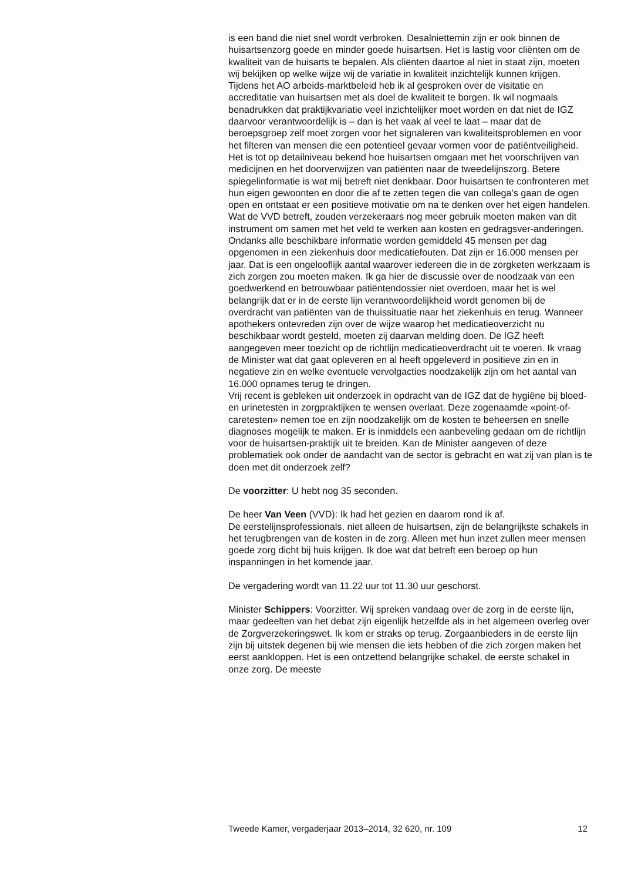is een band die niet snel wordt verbroken. Desalniettemin zijn er ook binnen de huisartsenzorg goede en minder goede huisartsen. Het is lastig voor cliënten om de kwaliteit van de huisarts te bepalen. Als cliënten daartoe al niet in staat zijn, moeten wij bekijken op welke wijze wij de variatie in kwaliteit inzichtelijk kunnen krijgen. Tijdens het AO arbeids-marktbeleid heb ik al gesproken over de visitatie en accreditatie van huisartsen met als doel de kwaliteit te borgen. Ik wil nogmaals benadrukken dat praktijkvariatie veel inzichtelijker moet worden en dat niet de IGZ daarvoor verantwoordelijk is – dan is het vaak al veel te laat – maar dat de beroepsgroep zelf moet zorgen voor het signaleren van kwaliteitsproblemen en voor het filteren van mensen die een potentieel gevaar vormen voor de patiëntveiligheid.
Het is tot op detailniveau bekend hoe huisartsen omgaan met het voorschrijven van medicijnen en het doorverwijzen van patiënten naar de tweedelijnszorg. Betere spiegelinformatie is wat mij betreft niet denkbaar. Door huisartsen te confronteren met hun eigen gewoonten en door die af te zetten tegen die van collega’s gaan de ogen open en ontstaat er een positieve motivatie om na te denken over het eigen handelen. Wat de VVD betreft, zouden verzekeraars nog meer gebruik moeten maken van dit instrument om samen met het veld te werken aan kosten en gedragsver-anderingen. Ondanks alle beschikbare informatie worden gemiddeld 45 mensen per dag opgenomen in een ziekenhuis door medicatiefouten. Dat zijn er 16.000 mensen per jaar. Dat is een ongelooflijk aantal waarover iedereen die in de zorgketen werkzaam is zich zorgen zou moeten maken. Ik ga hier de discussie over de noodzaak van een goedwerkend en betrouwbaar patiëntendossier niet overdoen, maar het is wel belangrijk dat er in de eerste lijn verantwoordelijkheid wordt genomen bij de overdracht van patiënten van de thuissituatie naar het ziekenhuis en terug. Wanneer apothekers ontevreden zijn over de wijze waarop het medicatieoverzicht nu beschikbaar wordt gesteld, moeten zij daarvan melding doen. De IGZ heeft aangegeven meer toezicht op de richtlijn medicatieoverdracht uit te voeren. Ik vraag de Minister wat dat gaat opleveren en al heeft opgeleverd in positieve zin en in negatieve zin en welke eventuele vervolgacties noodzakelijk zijn om het aantal van 16.000 opnames terug te dringen.
Vrij recent is gebleken uit onderzoek in opdracht van de IGZ dat de hygiëne bij bloed- en urinetesten in zorgpraktijken te wensen overlaat. Deze zogenaamde «point-of-caretesten» nemen toe en zijn noodzakelijk om de kosten te beheersen en snelle diagnoses mogelijk te maken. Er is inmiddels een aanbeveling gedaan om de richtlijn voor de huisartsen-praktijk uit te breiden. Kan de Minister aangeven of deze problematiek ook onder de aandacht van de sector is gebracht en wat zij van plan is te doen met dit onderzoek zelf?
De voorzitter: U hebt nog 35 seconden.
De heer Van Veen (VVD): Ik had het gezien en daarom rond ik af.
De eerstelijnsprofessionals, niet alleen de huisartsen, zijn de belangrijkste schakels in het terugbrengen van de kosten in de zorg. Alleen met hun inzet zullen meer mensen goede zorg dicht bij huis krijgen. Ik doe wat dat betreft een beroep op hun inspanningen in het komende jaar.
De vergadering wordt van 11.22 uur tot 11.30 uur geschorst.
Minister Schippers: Voorzitter. Wij spreken vandaag over de zorg in de eerste lijn, maar gedeelten van het debat zijn eigenlijk hetzelfde als in het algemeen overleg over de Zorgverzekeringswet. Ik kom er straks op terug. Zorgaanbieders in de eerste lijn zijn bij uitstek degenen bij wie mensen die iets hebben of die zich zorgen maken het eerst aankloppen. Het is een ontzettend belangrijke schakel, de eerste schakel in onze zorg. De meeste
Tweede Kamer, vergaderjaar 2013–2014, 32 620, nr. 109 12